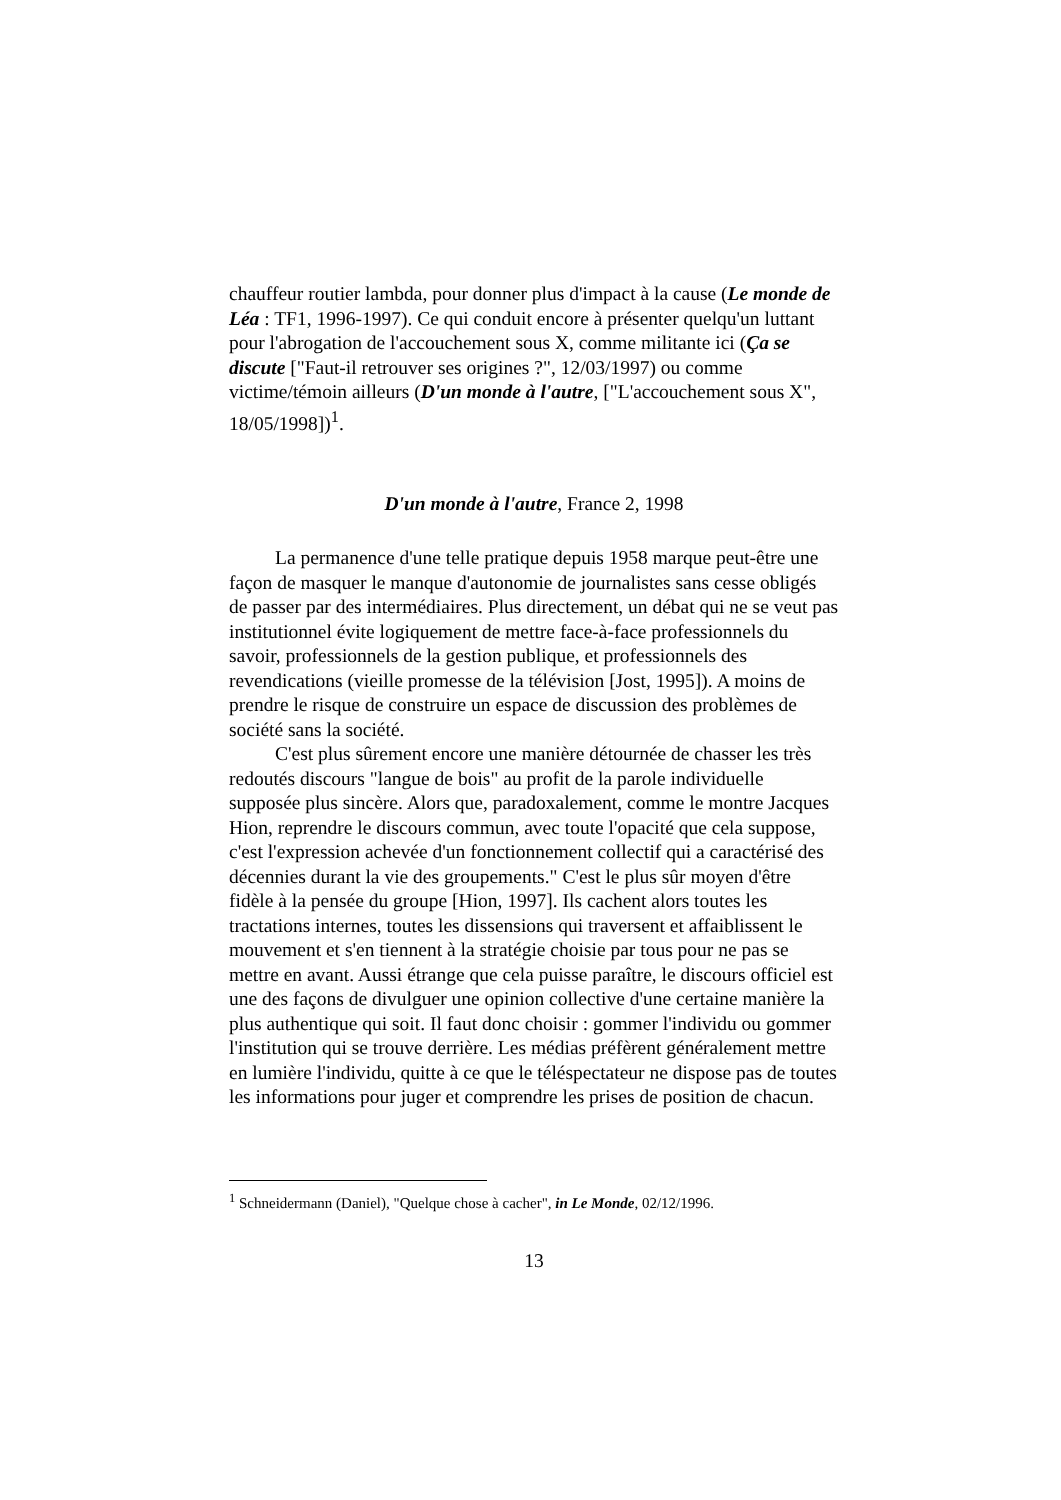chauffeur routier lambda, pour donner plus d'impact à la cause (Le monde de Léa : TF1, 1996-1997). Ce qui conduit encore à présenter quelqu'un luttant pour l'abrogation de l'accouchement sous X, comme militante ici (Ça se discute ["Faut-il retrouver ses origines ?", 12/03/1997) ou comme victime/témoin ailleurs (D'un monde à l'autre, ["L'accouchement sous X", 18/05/1998])<sup>1</sup>.
D'un monde à l'autre, France 2, 1998
La permanence d'une telle pratique depuis 1958 marque peut-être une façon de masquer le manque d'autonomie de journalistes sans cesse obligés de passer par des intermédiaires. Plus directement, un débat qui ne se veut pas institutionnel évite logiquement de mettre face-à-face professionnels du savoir, professionnels de la gestion publique, et professionnels des revendications (vieille promesse de la télévision [Jost, 1995]). A moins de prendre le risque de construire un espace de discussion des problèmes de société sans la société.
C'est plus sûrement encore une manière détournée de chasser les très redoutés discours "langue de bois" au profit de la parole individuelle supposée plus sincère. Alors que, paradoxalement, comme le montre Jacques Hion, reprendre le discours commun, avec toute l'opacité que cela suppose, c'est l'expression achevée d'un fonctionnement collectif qui a caractérisé des décennies durant la vie des groupements." C'est le plus sûr moyen d'être fidèle à la pensée du groupe [Hion, 1997]. Ils cachent alors toutes les tractations internes, toutes les dissensions qui traversent et affaiblissent le mouvement et s'en tiennent à la stratégie choisie par tous pour ne pas se mettre en avant. Aussi étrange que cela puisse paraître, le discours officiel est une des façons de divulguer une opinion collective d'une certaine manière la plus authentique qui soit. Il faut donc choisir : gommer l'individu ou gommer l'institution qui se trouve derrière. Les médias préfèrent généralement mettre en lumière l'individu, quitte à ce que le téléspectateur ne dispose pas de toutes les informations pour juger et comprendre les prises de position de chacun.
<sup>1</sup> Schneidermann (Daniel), "Quelque chose à cacher", in Le Monde, 02/12/1996.
13